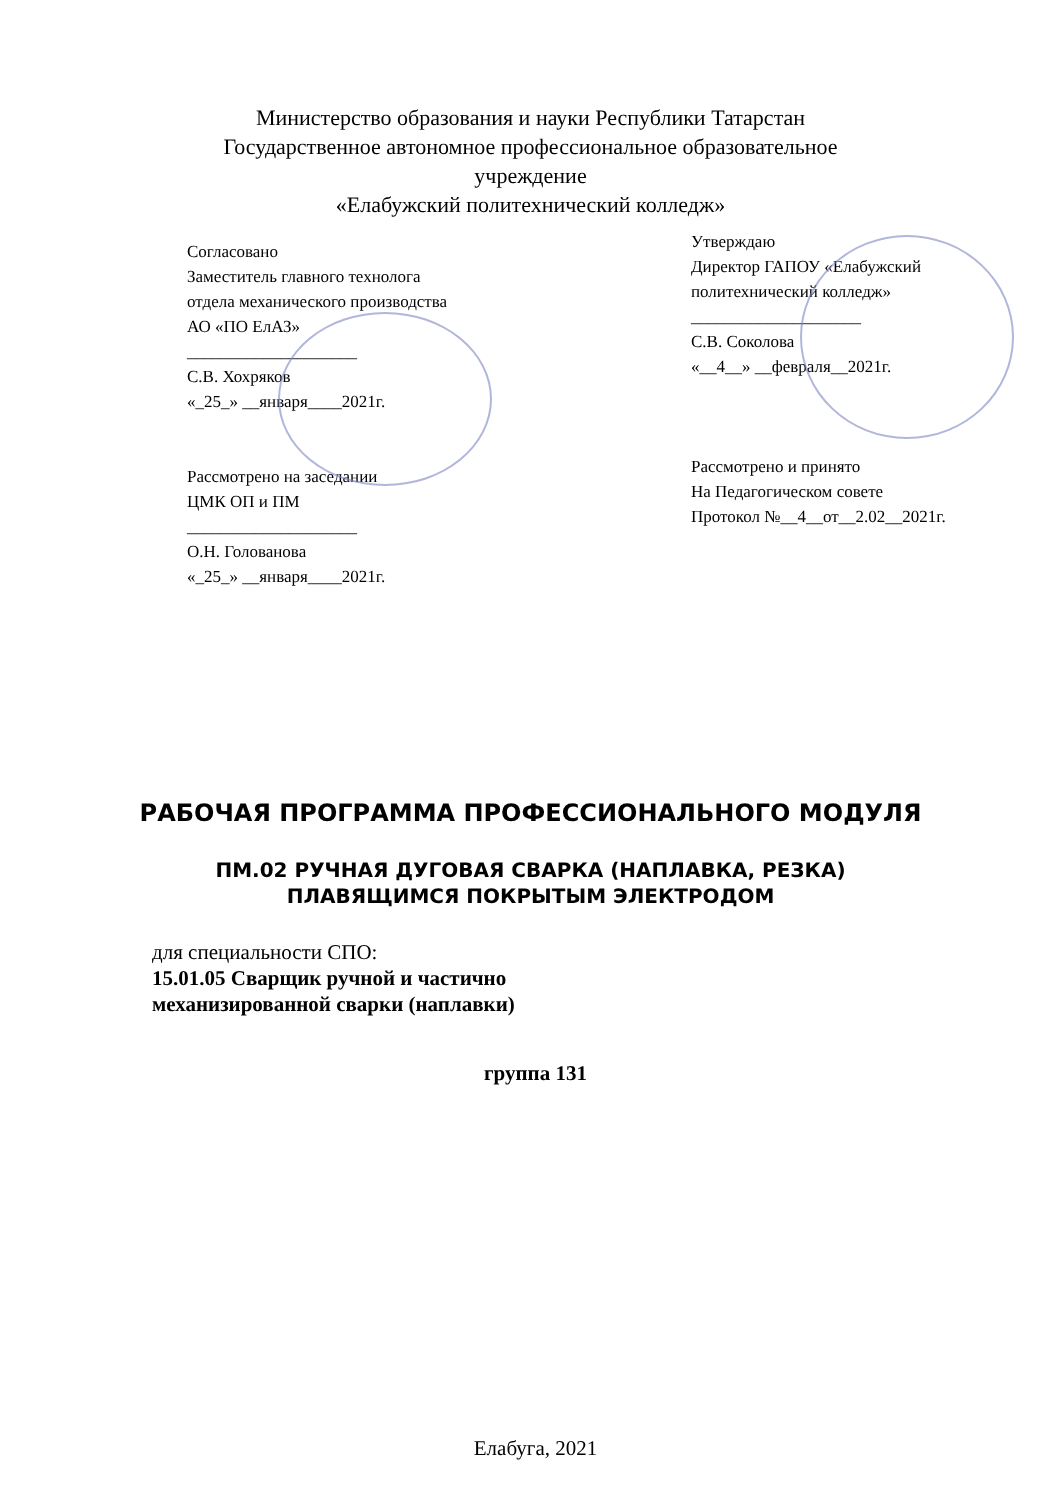Министерство образования и науки Республики Татарстан
Государственное автономное профессиональное образовательное
учреждение
«Елабужский политехнический колледж»
Согласовано
Заместитель главного технолога
отдела механического производства
АО «ПО ЕлАЗ»
____________________
С.В. Хохряков
«_25_» __января____2021г.
Рассмотрено на заседании
ЦМК ОП и ПМ
____________________
О.Н. Голованова
«_25_» __января____2021г.
Утверждаю
Директор ГАПОУ «Елабужский
политехнический колледж»
____________________
С.В. Соколова
«__4__» __февраля__2021г.
Рассмотрено и принято
На Педагогическом совете
Протокол №__4__от__2.02__2021г.
РАБОЧАЯ ПРОГРАММА ПРОФЕССИОНАЛЬНОГО МОДУЛЯ
ПМ.02 РУЧНАЯ ДУГОВАЯ СВАРКА (НАПЛАВКА, РЕЗКА)
ПЛАВЯЩИМСЯ ПОКРЫТЫМ ЭЛЕКТРОДОМ
для специальности СПО:
15.01.05 Сварщик ручной и частично
механизированной сварки (наплавки)
группа 131
Елабуга, 2021